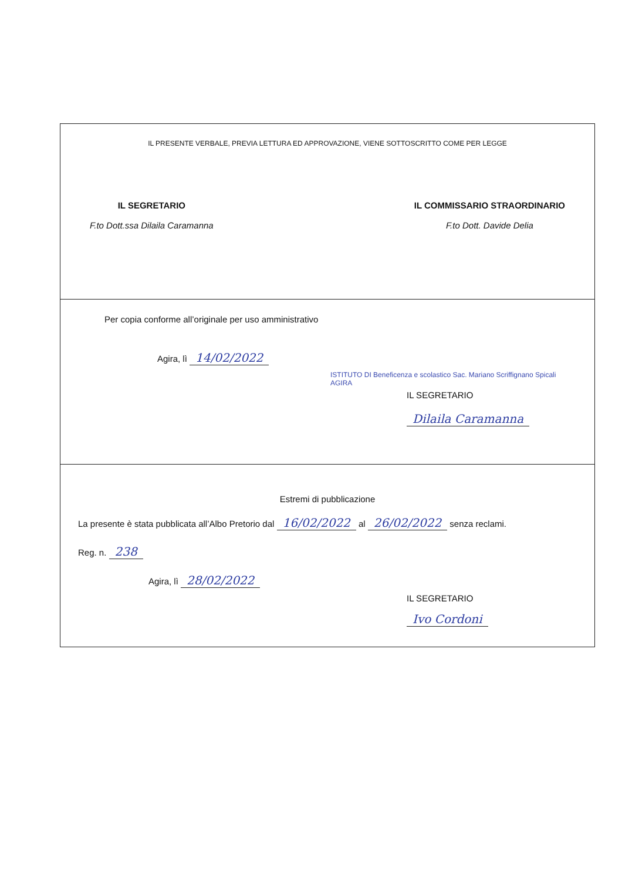IL PRESENTE VERBALE, PREVIA LETTURA ED APPROVAZIONE, VIENE SOTTOSCRITTO COME PER LEGGE
IL SEGRETARIO
F.to Dott.ssa Dilaila Caramanna
IL COMMISSARIO STRAORDINARIO
F.to Dott. Davide Delia
Per copia conforme all’originale per uso amministrativo
Agira, lì 14/02/2022
ISTITUTO DI Beneficenza e scolastico Sac. Mariano Scriffignano Spicali AGIRA
IL SEGRETARIO
Dilaila Caramanna
Estremi di pubblicazione
La presente è stata pubblicata all’Albo Pretorio dal 16/02/2022 al 26/02/2022 senza reclami.
Reg. n. 238
Agira, lì 28/02/2022
IL SEGRETARIO
Ivo Cordoni